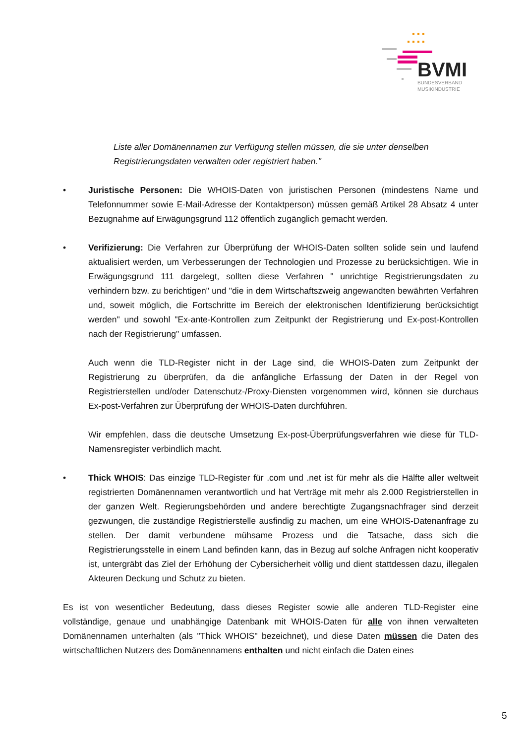BVMI
BUNDESVERBAND
MUSIKINDUSTRIE
Liste aller Domänennamen zur Verfügung stellen müssen, die sie unter denselben Registrierungsdaten verwalten oder registriert haben."
• Juristische Personen: Die WHOIS-Daten von juristischen Personen (mindestens Name und Telefonnummer sowie E-Mail-Adresse der Kontaktperson) müssen gemäß Artikel 28 Absatz 4 unter Bezugnahme auf Erwägungsgrund 112 öffentlich zugänglich gemacht werden.
• Verifizierung: Die Verfahren zur Überprüfung der WHOIS-Daten sollten solide sein und laufend aktualisiert werden, um Verbesserungen der Technologien und Prozesse zu berücksichtigen. Wie in Erwägungsgrund 111 dargelegt, sollten diese Verfahren " unrichtige Registrierungsdaten zu verhindern bzw. zu berichtigen" und "die in dem Wirtschaftszweig angewandten bewährten Verfahren und, soweit möglich, die Fortschritte im Bereich der elektronischen Identifizierung berücksichtigt werden" und sowohl "Ex-ante-Kontrollen zum Zeitpunkt der Registrierung und Ex-post-Kontrollen nach der Registrierung" umfassen.
Auch wenn die TLD-Register nicht in der Lage sind, die WHOIS-Daten zum Zeitpunkt der Registrierung zu überprüfen, da die anfängliche Erfassung der Daten in der Regel von Registrierstellen und/oder Datenschutz-/Proxy-Diensten vorgenommen wird, können sie durchaus Ex-post-Verfahren zur Überprüfung der WHOIS-Daten durchführen.
Wir empfehlen, dass die deutsche Umsetzung Ex-post-Überprüfungsverfahren wie diese für TLD-Namensregister verbindlich macht.
• Thick WHOIS: Das einzige TLD-Register für .com und .net ist für mehr als die Hälfte aller weltweit registrierten Domänennamen verantwortlich und hat Verträge mit mehr als 2.000 Registrierstellen in der ganzen Welt. Regierungsbehörden und andere berechtigte Zugangsnachfrager sind derzeit gezwungen, die zuständige Registrierstelle ausfindig zu machen, um eine WHOIS-Datenanfrage zu stellen. Der damit verbundene mühsame Prozess und die Tatsache, dass sich die Registrierungsstelle in einem Land befinden kann, das in Bezug auf solche Anfragen nicht kooperativ ist, untergräbt das Ziel der Erhöhung der Cybersicherheit völlig und dient stattdessen dazu, illegalen Akteuren Deckung und Schutz zu bieten.
Es ist von wesentlicher Bedeutung, dass dieses Register sowie alle anderen TLD-Register eine vollständige, genaue und unabhängige Datenbank mit WHOIS-Daten für alle von ihnen verwalteten Domänennamen unterhalten (als "Thick WHOIS" bezeichnet), und diese Daten müssen die Daten des wirtschaftlichen Nutzers des Domänennamens enthalten und nicht einfach die Daten eines
5